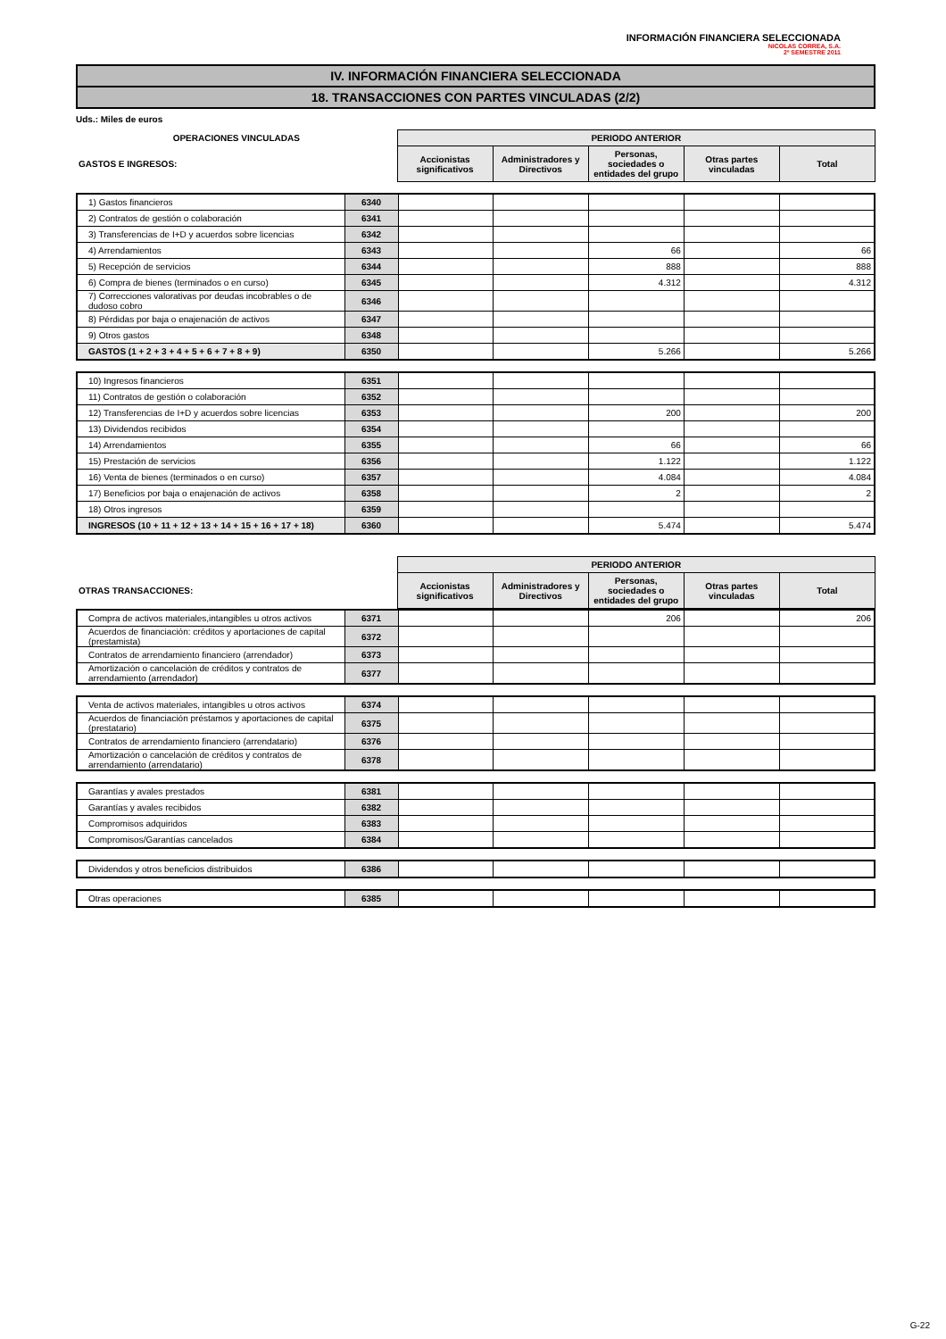INFORMACIÓN FINANCIERA SELECCIONADA
NICOLAS CORREA, S.A.
2º SEMESTRE 2011
IV. INFORMACIÓN FINANCIERA SELECCIONADA
18. TRANSACCIONES CON PARTES VINCULADAS (2/2)
Uds.: Miles de euros
| OPERACIONES VINCULADAS | PERIODO ANTERIOR | | | | |
| GASTOS E INGRESOS: | Accionistas significativos | Administradores y Directivos | Personas, sociedades o entidades del grupo | Otras partes vinculadas | Total |
| 1) Gastos financieros | 6340 | | | | | |
| 2) Contratos de gestión o colaboración | 6341 | | | | | |
| 3) Transferencias de I+D y acuerdos sobre licencias | 6342 | | | | | |
| 4) Arrendamientos | 6343 | | | 66 | | 66 |
| 5) Recepción de servicios | 6344 | | | 888 | | 888 |
| 6) Compra de bienes (terminados o en curso) | 6345 | | | 4.312 | | 4.312 |
| 7) Correcciones valorativas por deudas incobrables o de dudoso cobro | 6346 | | | | | |
| 8) Pérdidas por baja o enajenación de activos | 6347 | | | | | |
| 9) Otros gastos | 6348 | | | | | |
| GASTOS (1 + 2 + 3 + 4 + 5 + 6 + 7 + 8 + 9) | 6350 | | | 5.266 | | 5.266 |
| 10) Ingresos financieros | 6351 | | | | | |
| 11) Contratos de gestión o colaboración | 6352 | | | | | |
| 12) Transferencias de I+D y acuerdos sobre licencias | 6353 | | | 200 | | 200 |
| 13) Dividendos recibidos | 6354 | | | | | |
| 14) Arrendamientos | 6355 | | | 66 | | 66 |
| 15) Prestación de servicios | 6356 | | | 1.122 | | 1.122 |
| 16) Venta de bienes (terminados o en curso) | 6357 | | | 4.084 | | 4.084 |
| 17) Beneficios por baja o enajenación de activos | 6358 | | | 2 | | 2 |
| 18) Otros ingresos | 6359 | | | | | |
| INGRESOS (10 + 11 + 12 + 13 + 14 + 15 + 16 + 17 + 18) | 6360 | | | 5.474 | | 5.474 |
| | PERIODO ANTERIOR | | | | |
| OTRAS TRANSACCIONES: | Accionistas significativos | Administradores y Directivos | Personas, sociedades o entidades del grupo | Otras partes vinculadas | Total |
| Compra de activos materiales,intangibles u otros activos | 6371 | | | 206 | | 206 |
| Acuerdos de financiación: créditos y aportaciones de capital (prestamista) | 6372 | | | | | |
| Contratos de arrendamiento financiero (arrendador) | 6373 | | | | | |
| Amortización o cancelación de créditos y contratos de arrendamiento (arrendador) | 6377 | | | | | |
| Venta de activos materiales, intangibles u otros activos | 6374 | | | | | |
| Acuerdos de financiación préstamos y aportaciones de capital (prestatario) | 6375 | | | | | |
| Contratos de arrendamiento financiero (arrendatario) | 6376 | | | | | |
| Amortización o cancelación de créditos y contratos de arrendamiento (arrendatario) | 6378 | | | | | |
| Garantías y avales prestados | 6381 | | | | | |
| Garantías y avales recibidos | 6382 | | | | | |
| Compromisos adquiridos | 6383 | | | | | |
| Compromisos/Garantías cancelados | 6384 | | | | | |
| Dividendos y otros beneficios distribuidos | 6386 | | | | | |
| Otras operaciones | 6385 | | | | | |
G-22